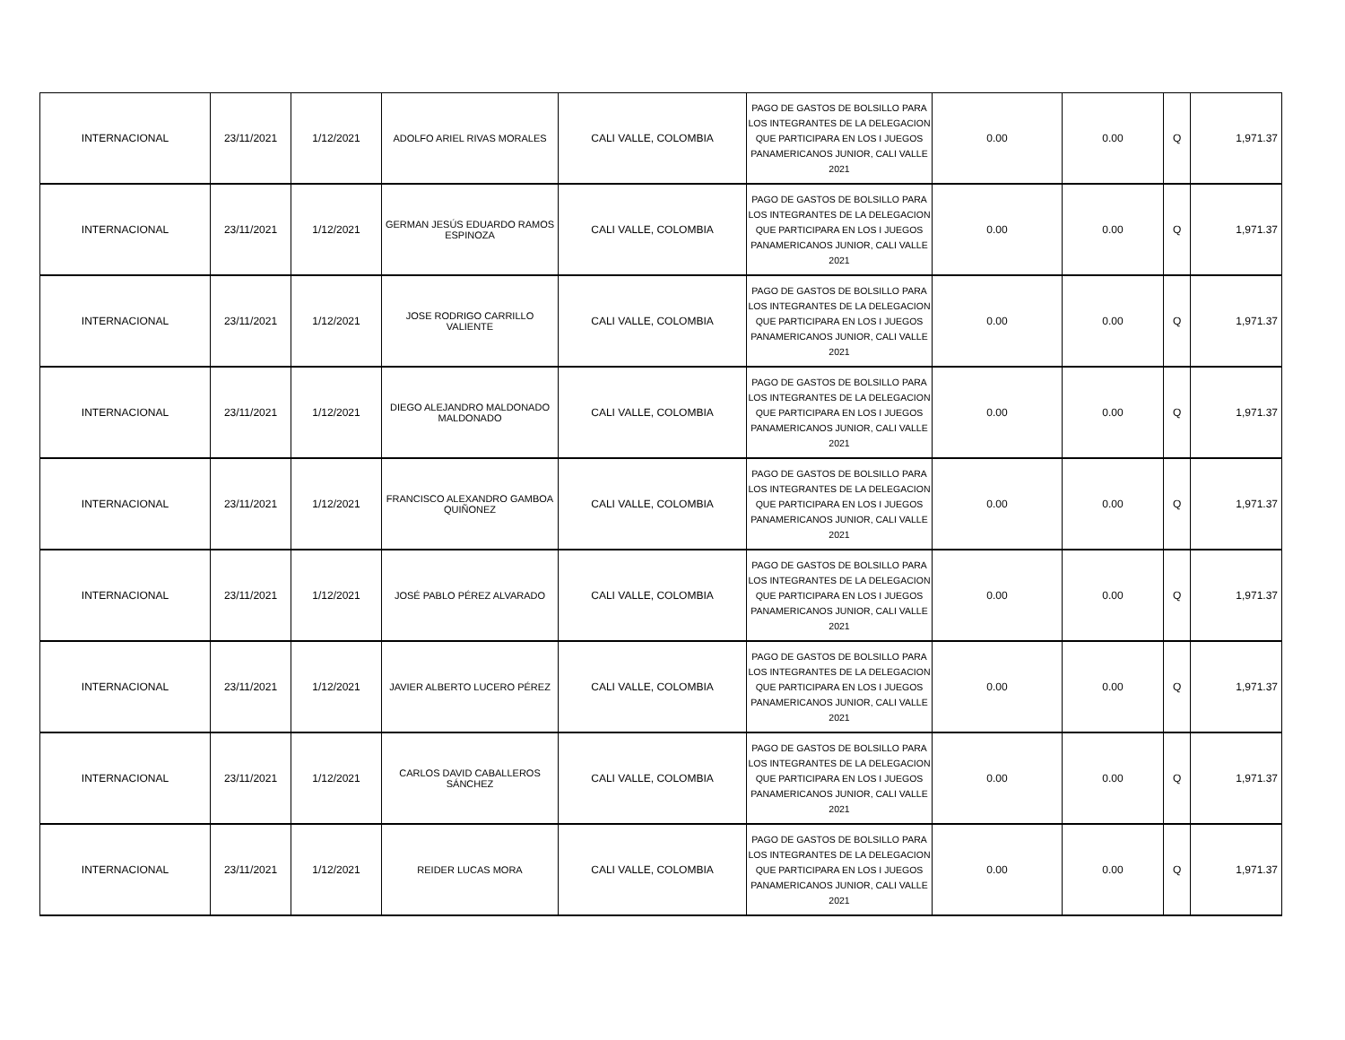| INTERNACIONAL | 23/11/2021 | 1/12/2021 | ADOLFO ARIEL RIVAS MORALES | CALI VALLE, COLOMBIA | PAGO DE GASTOS DE BOLSILLO PARA LOS INTEGRANTES DE LA DELEGACION QUE PARTICIPARA EN LOS I JUEGOS PANAMERICANOS JUNIOR, CALI VALLE 2021 | 0.00 | 0.00 | Q | 1,971.37 |
| INTERNACIONAL | 23/11/2021 | 1/12/2021 | GERMAN JESÚS EDUARDO RAMOS ESPINOZA | CALI VALLE, COLOMBIA | PAGO DE GASTOS DE BOLSILLO PARA LOS INTEGRANTES DE LA DELEGACION QUE PARTICIPARA EN LOS I JUEGOS PANAMERICANOS JUNIOR, CALI VALLE 2021 | 0.00 | 0.00 | Q | 1,971.37 |
| INTERNACIONAL | 23/11/2021 | 1/12/2021 | JOSE RODRIGO CARRILLO VALIENTE | CALI VALLE, COLOMBIA | PAGO DE GASTOS DE BOLSILLO PARA LOS INTEGRANTES DE LA DELEGACION QUE PARTICIPARA EN LOS I JUEGOS PANAMERICANOS JUNIOR, CALI VALLE 2021 | 0.00 | 0.00 | Q | 1,971.37 |
| INTERNACIONAL | 23/11/2021 | 1/12/2021 | DIEGO ALEJANDRO MALDONADO MALDONADO | CALI VALLE, COLOMBIA | PAGO DE GASTOS DE BOLSILLO PARA LOS INTEGRANTES DE LA DELEGACION QUE PARTICIPARA EN LOS I JUEGOS PANAMERICANOS JUNIOR, CALI VALLE 2021 | 0.00 | 0.00 | Q | 1,971.37 |
| INTERNACIONAL | 23/11/2021 | 1/12/2021 | FRANCISCO ALEXANDRO GAMBOA QUIÑONEZ | CALI VALLE, COLOMBIA | PAGO DE GASTOS DE BOLSILLO PARA LOS INTEGRANTES DE LA DELEGACION QUE PARTICIPARA EN LOS I JUEGOS PANAMERICANOS JUNIOR, CALI VALLE 2021 | 0.00 | 0.00 | Q | 1,971.37 |
| INTERNACIONAL | 23/11/2021 | 1/12/2021 | JOSÉ PABLO PÉREZ ALVARADO | CALI VALLE, COLOMBIA | PAGO DE GASTOS DE BOLSILLO PARA LOS INTEGRANTES DE LA DELEGACION QUE PARTICIPARA EN LOS I JUEGOS PANAMERICANOS JUNIOR, CALI VALLE 2021 | 0.00 | 0.00 | Q | 1,971.37 |
| INTERNACIONAL | 23/11/2021 | 1/12/2021 | JAVIER ALBERTO LUCERO PÉREZ | CALI VALLE, COLOMBIA | PAGO DE GASTOS DE BOLSILLO PARA LOS INTEGRANTES DE LA DELEGACION QUE PARTICIPARA EN LOS I JUEGOS PANAMERICANOS JUNIOR, CALI VALLE 2021 | 0.00 | 0.00 | Q | 1,971.37 |
| INTERNACIONAL | 23/11/2021 | 1/12/2021 | CARLOS DAVID CABALLEROS SÁNCHEZ | CALI VALLE, COLOMBIA | PAGO DE GASTOS DE BOLSILLO PARA LOS INTEGRANTES DE LA DELEGACION QUE PARTICIPARA EN LOS I JUEGOS PANAMERICANOS JUNIOR, CALI VALLE 2021 | 0.00 | 0.00 | Q | 1,971.37 |
| INTERNACIONAL | 23/11/2021 | 1/12/2021 | REIDER LUCAS MORA | CALI VALLE, COLOMBIA | PAGO DE GASTOS DE BOLSILLO PARA LOS INTEGRANTES DE LA DELEGACION QUE PARTICIPARA EN LOS I JUEGOS PANAMERICANOS JUNIOR, CALI VALLE 2021 | 0.00 | 0.00 | Q | 1,971.37 |